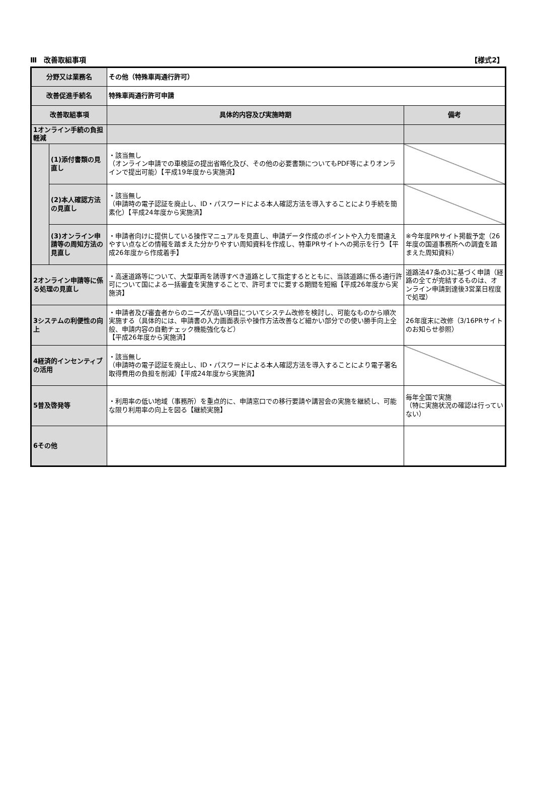Ⅲ　改善取組事項 【様式2】
| 分野又は業務名 | | その他（特殊車両通行許可） | |
| 改善促進手続名 | | 特殊車両通行許可申請 | |
| 改善取組事項 | | 具体的内容及び実施時期 | 備考 |
| 1オンライン手続の負担軽減 | | | |
| | (1)添付書類の見直し | ・該当無し （オンライン申請での車検証の提出省略化及び、その他の必要書類についてもPDF等によりオンラインで提出可能）【平成19年度から実施済】 | |
| | (2)本人確認方法の見直し | ・該当無し （申請時の電子認証を廃止し、ID・パスワードによる本人確認方法を導入することにより手続を簡素化）【平成24年度から実施済】 | |
| | (3)オンライン申請等の周知方法の見直し | ・申請者向けに提供している操作マニュアルを見直し、申請データ作成のポイントや入力を間違えやすい点などの情報を踏まえた分かりやすい周知資料を作成し、特車PRサイトへの掲示を行う【平成26年度から作成着手】 | ※今年度PRサイト掲載予定（26年度の国道事務所への調査を踏まえた周知資料） |
| 2オンライン申請等に係る処理の見直し | | ・高速道路等について、大型車両を誘導すべき道路として指定するとともに、当該道路に係る通行許可について国による一括審査を実施することで、許可までに要する期間を短縮【平成26年度から実施済】 | 道路法47条の3に基づく申請（経路の全てが完結するものは、オンライン申請到達後3営業日程度で処理） |
| 3システムの利便性の向上 | | ・申請者及び審査者からのニーズが高い項目についてシステム改修を検討し、可能なものから順次実施する（具体的には、申請書の入力画面表示や操作方法改善など細かい部分での使い勝手向上全般、申請内容の自動チェック機能強化など） 【平成26年度から実施済】 | 26年度末に改修（3/16PRサイトのお知らせ参照） |
| 4経済的インセンティブの活用 | | ・該当無し （申請時の電子認証を廃止し、ID・パスワードによる本人確認方法を導入することにより電子署名取得費用の負担を削減）【平成24年度から実施済】 | |
| 5普及啓発等 | | ・利用率の低い地域（事務所）を重点的に、申請窓口での移行要請や講習会の実施を継続し、可能な限り利用率の向上を図る【継続実施】 | 毎年全国で実施 （特に実施状況の確認は行っていない） |
| 6その他 | | | |